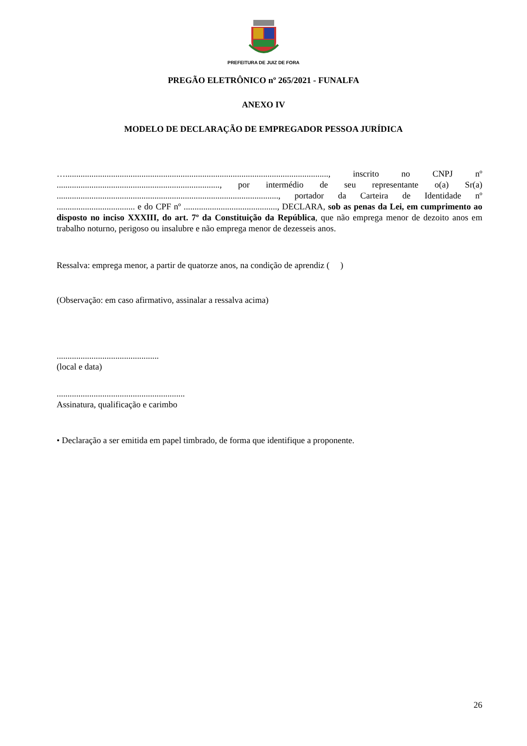PREFEITURA DE JUIZ DE FORA
PREGÃO ELETRÔNICO nº 265/2021 - FUNALFA
ANEXO IV
MODELO DE DECLARAÇÃO DE EMPREGADOR PESSOA JURÍDICA
…........................................................................................................................., inscrito no CNPJ nº ..........................................................................., por intermédio de seu representante o(a) Sr(a) ......................................................................................................, portador da Carteira de Identidade nº .................................... e do CPF nº ..........................................., DECLARA, sob as penas da Lei, em cumprimento ao disposto no inciso XXXIII, do art. 7º da Constituição da República, que não emprega menor de dezoito anos em trabalho noturno, perigoso ou insalubre e não emprega menor de dezesseis anos.
Ressalva: emprega menor, a partir de quatorze anos, na condição de aprendiz ( )
(Observação: em caso afirmativo, assinalar a ressalva acima)
...............................................
(local e data)
...........................................................
Assinatura, qualificação e carimbo
• Declaração a ser emitida em papel timbrado, de forma que identifique a proponente.
26